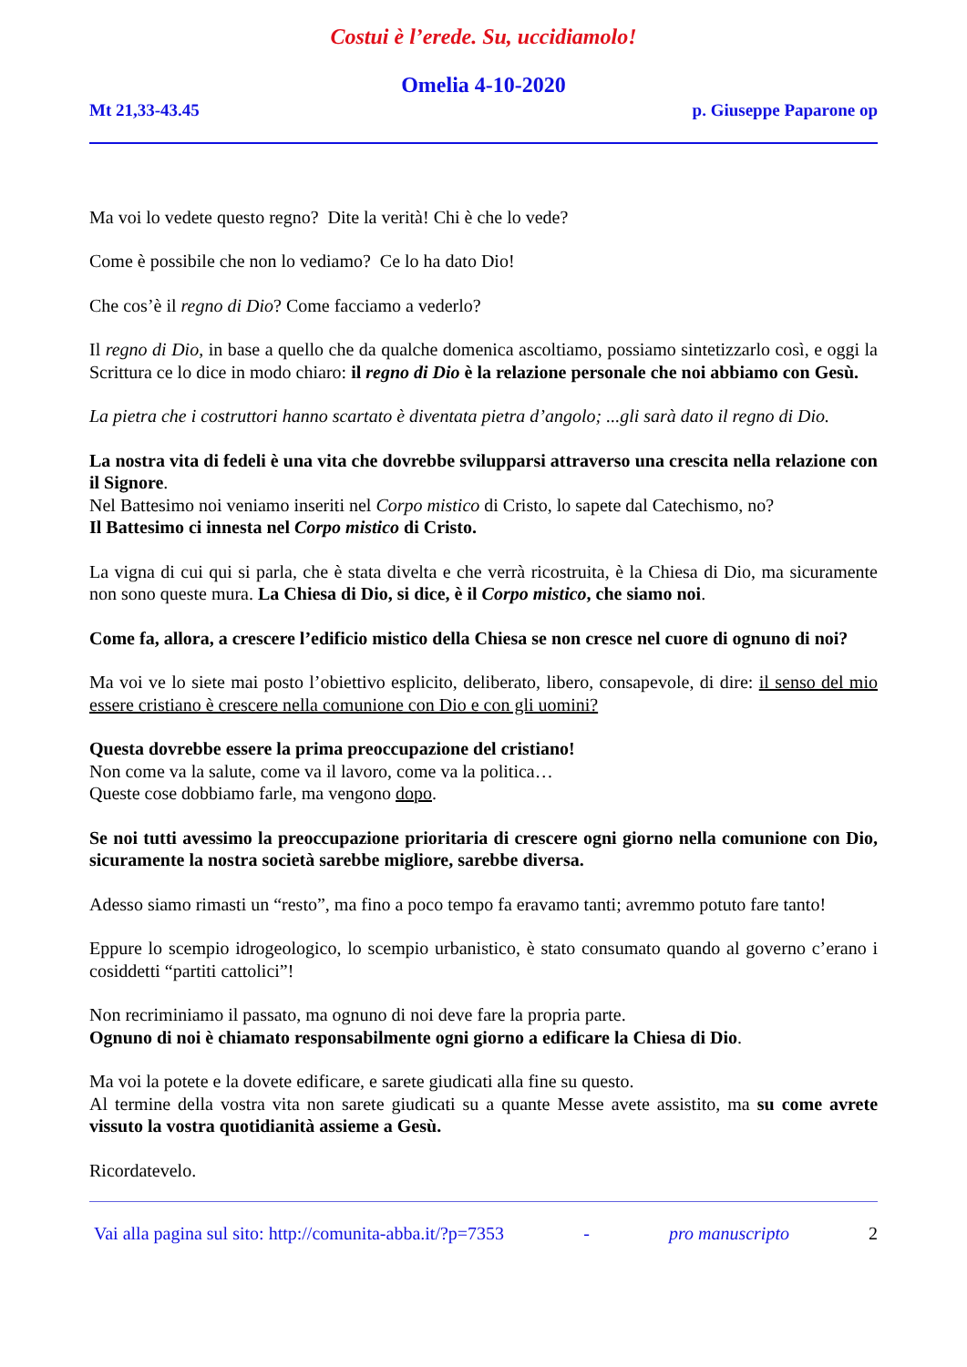Costui è l’erede. Su, uccidiamolo!
Omelia 4-10-2020
Mt 21,33-43.45 p. Giuseppe Paparone op
Ma voi lo vedete questo regno? Dite la verità! Chi è che lo vede?
Come è possibile che non lo vediamo? Ce lo ha dato Dio!
Che cos’è il regno di Dio? Come facciamo a vederlo?
Il regno di Dio, in base a quello che da qualche domenica ascoltiamo, possiamo sintetizzarlo così, e oggi la Scrittura ce lo dice in modo chiaro: il regno di Dio è la relazione personale che noi abbiamo con Gesù.
La pietra che i costruttori hanno scartato è diventata pietra d’angolo; ...gli sarà dato il regno di Dio.
La nostra vita di fedeli è una vita che dovrebbe svilupparsi attraverso una crescita nella relazione con il Signore.
Nel Battesimo noi veniamo inseriti nel Corpo mistico di Cristo, lo sapete dal Catechismo, no?
Il Battesimo ci innesta nel Corpo mistico di Cristo.
La vigna di cui qui si parla, che è stata divelta e che verrà ricostruita, è la Chiesa di Dio, ma sicuramente non sono queste mura. La Chiesa di Dio, si dice, è il Corpo mistico, che siamo noi.
Come fa, allora, a crescere l’edificio mistico della Chiesa se non cresce nel cuore di ognuno di noi?
Ma voi ve lo siete mai posto l’obiettivo esplicito, deliberato, libero, consapevole, di dire: il senso del mio essere cristiano è crescere nella comunione con Dio e con gli uomini?
Questa dovrebbe essere la prima preoccupazione del cristiano!
Non come va la salute, come va il lavoro, come va la politica…
Queste cose dobbiamo farle, ma vengono dopo.
Se noi tutti avessimo la preoccupazione prioritaria di crescere ogni giorno nella comunione con Dio, sicuramente la nostra società sarebbe migliore, sarebbe diversa.
Adesso siamo rimasti un “resto”, ma fino a poco tempo fa eravamo tanti; avremmo potuto fare tanto!
Eppure lo scempio idrogeologico, lo scempio urbanistico, è stato consumato quando al governo c’erano i cosiddetti “partiti cattolici”!
Non recriminiamo il passato, ma ognuno di noi deve fare la propria parte.
Ognuno di noi è chiamato responsabilmente ogni giorno a edificare la Chiesa di Dio.
Ma voi la potete e la dovete edificare, e sarete giudicati alla fine su questo.
Al termine della vostra vita non sarete giudicati su a quante Messe avete assistito, ma su come avrete vissuto la vostra quotidianità assieme a Gesù.
Ricordatevelo.
Vai alla pagina sul sito: http://comunita-abba.it/?p=7353 - pro manuscripto 2